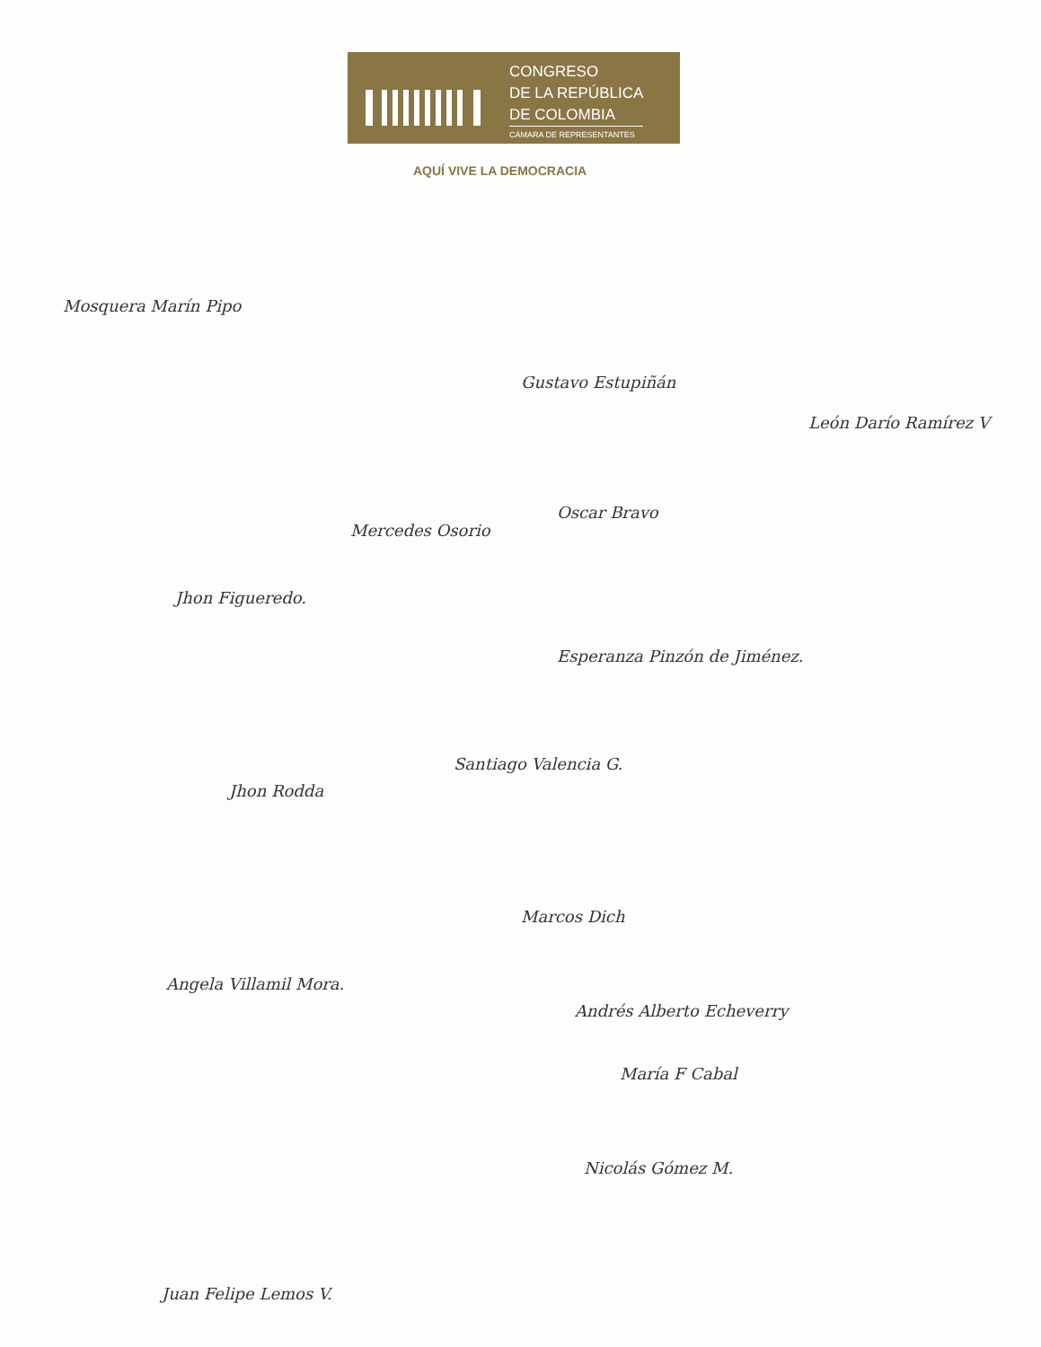CONGRESO
DE LA REPÚBLICA
DE COLOMBIA
CÁMARA DE REPRESENTANTES
AQUÍ VIVE LA DEMOCRACIA
Mosquera Marín Pipo
Gustavo Estupiñán
León Darío Ramírez V
Oscar Bravo
Mercedes Osorio
Jhon Figueredo.
Esperanza Pinzón de Jiménez.
Jhon Rodda
Santiago Valencia G.
Marcos Dich
Angela Villamil Mora.
Andrés Alberto Echeverry
María F Cabal
Nicolás Gómez M.
Juan Felipe Lemos V.